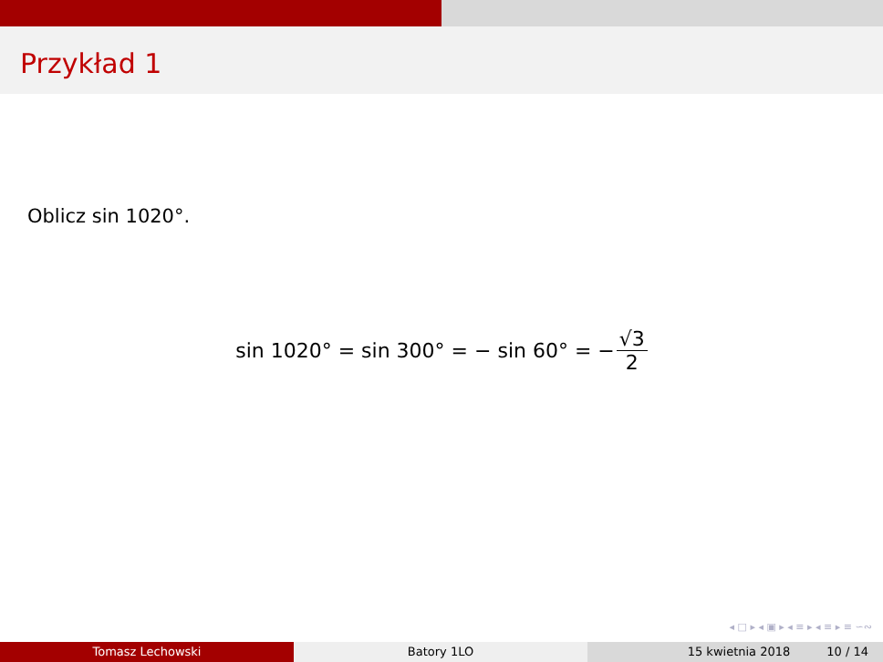Przykład 1
Oblicz sin 1020°.
sin 1020° = sin 300° = − sin 60° = − √3 2
◂ □ ▸ ◂ ▣ ▸ ◂ ≡ ▸ ◂ ≡ ▸ ≡ ∽∾
Tomasz Lechowski Batory 1LO 15 kwietnia 2018 10 / 14